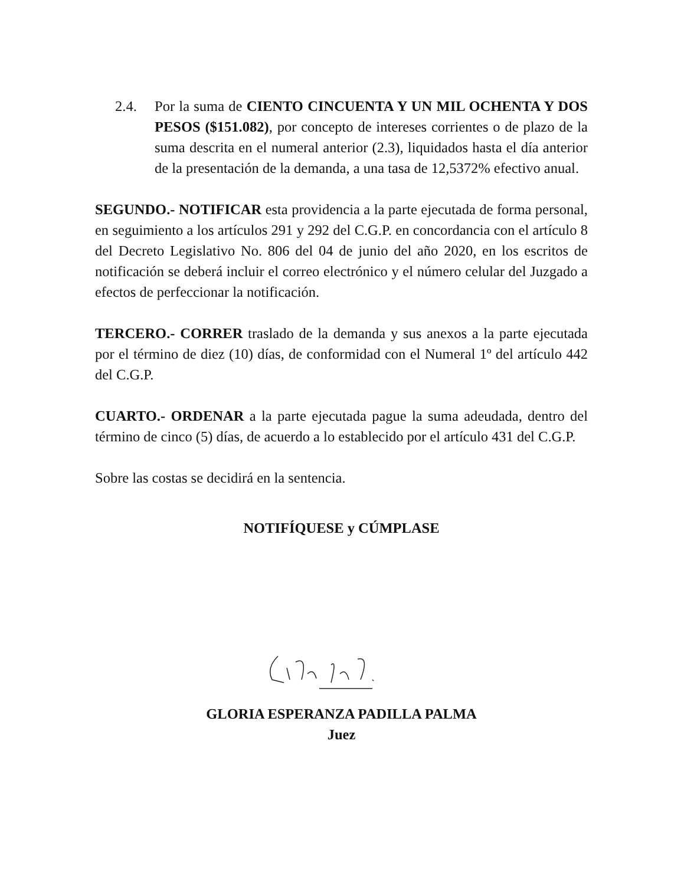2.4. Por la suma de CIENTO CINCUENTA Y UN MIL OCHENTA Y DOS PESOS ($151.082), por concepto de intereses corrientes o de plazo de la suma descrita en el numeral anterior (2.3), liquidados hasta el día anterior de la presentación de la demanda, a una tasa de 12,5372% efectivo anual.
SEGUNDO.- NOTIFICAR esta providencia a la parte ejecutada de forma personal, en seguimiento a los artículos 291 y 292 del C.G.P. en concordancia con el artículo 8 del Decreto Legislativo No. 806 del 04 de junio del año 2020, en los escritos de notificación se deberá incluir el correo electrónico y el número celular del Juzgado a efectos de perfeccionar la notificación.
TERCERO.- CORRER traslado de la demanda y sus anexos a la parte ejecutada por el término de diez (10) días, de conformidad con el Numeral 1º del artículo 442 del C.G.P.
CUARTO.- ORDENAR a la parte ejecutada pague la suma adeudada, dentro del término de cinco (5) días, de acuerdo a lo establecido por el artículo 431 del C.G.P.
Sobre las costas se decidirá en la sentencia.
NOTIFÍQUESE y CÚMPLASE
GLORIA ESPERANZA PADILLA PALMA
Juez